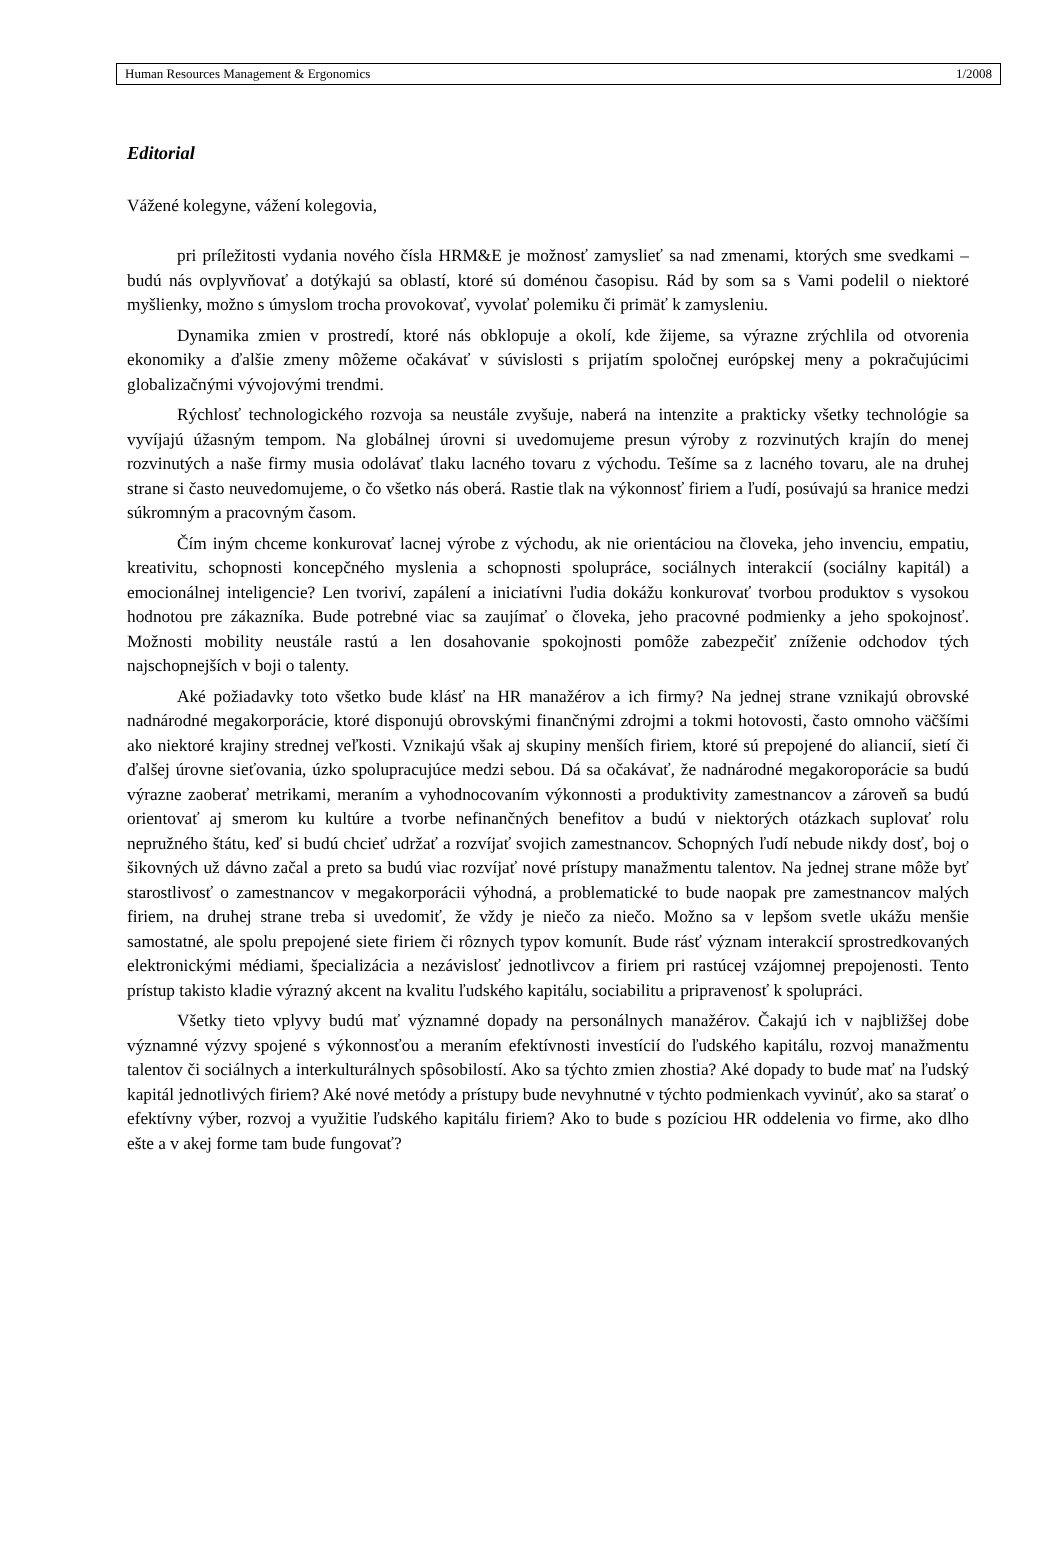Human Resources Management & Ergonomics 1/2008
Editorial
Vážené kolegyne, vážení kolegovia,
pri príležitosti vydania nového čísla HRM&E je možnosť zamyslieť sa nad zmenami, ktorých sme svedkami – budú nás ovplyvňovať a dotýkajú sa oblastí, ktoré sú doménou časopisu. Rád by som sa s Vami podelil o niektoré myšlienky, možno s úmyslom trocha provokovať, vyvolať polemiku či primäť k zamysleniu.
Dynamika zmien v prostredí, ktoré nás obklopuje a okolí, kde žijeme, sa výrazne zrýchlila od otvorenia ekonomiky a ďalšie zmeny môžeme očakávať v súvislosti s prijatím spoločnej európskej meny a pokračujúcimi globalizačnými vývojovými trendmi.
Rýchlosť technologického rozvoja sa neustále zvyšuje, naberá na intenzite a prakticky všetky technológie sa vyvíjajú úžasným tempom. Na globálnej úrovni si uvedomujeme presun výroby z rozvinutých krajín do menej rozvinutých a naše firmy musia odolávať tlaku lacného tovaru z východu. Tešíme sa z lacného tovaru, ale na druhej strane si často neuvedomujeme, o čo všetko nás oberá. Rastie tlak na výkonnosť firiem a ľudí, posúvajú sa hranice medzi súkromným a pracovným časom.
Čím iným chceme konkurovať lacnej výrobe z východu, ak nie orientáciou na človeka, jeho invenciu, empatiu, kreativitu, schopnosti koncepčného myslenia a schopnosti spolupráce, sociálnych interakcií (sociálny kapitál) a emocionálnej inteligencie? Len tvoriví, zapálení a iniciatívni ľudia dokážu konkurovať tvorbou produktov s vysokou hodnotou pre zákazníka. Bude potrebné viac sa zaujímať o človeka, jeho pracovné podmienky a jeho spokojnosť. Možnosti mobility neustále rastú a len dosahovanie spokojnosti pomôže zabezpečiť zníženie odchodov tých najschopnejších v boji o talenty.
Aké požiadavky toto všetko bude klásť na HR manažérov a ich firmy? Na jednej strane vznikajú obrovské nadnárodné megakorporácie, ktoré disponujú obrovskými finančnými zdrojmi a tokmi hotovosti, často omnoho väčšími ako niektoré krajiny strednej veľkosti. Vznikajú však aj skupiny menších firiem, ktoré sú prepojené do aliancií, sietí či ďalšej úrovne sieťovania, úzko spolupracujúce medzi sebou. Dá sa očakávať, že nadnárodné megakoroporácie sa budú výrazne zaoberať metrikami, meraním a vyhodnocovaním výkonnosti a produktivity zamestnancov a zároveň sa budú orientovať aj smerom ku kultúre a tvorbe nefinančných benefitov a budú v niektorých otázkach suplovať rolu nepružného štátu, keď si budú chcieť udržať a rozvíjať svojich zamestnancov. Schopných ľudí nebude nikdy dosť, boj o šikovných už dávno začal a preto sa budú viac rozvíjať nové prístupy manažmentu talentov. Na jednej strane môže byť starostlivosť o zamestnancov v megakorporácii výhodná, a problematické to bude naopak pre zamestnancov malých firiem, na druhej strane treba si uvedomiť, že vždy je niečo za niečo. Možno sa v lepšom svetle ukážu menšie samostatné, ale spolu prepojené siete firiem či rôznych typov komunít. Bude rásť význam interakcií sprostredkovaných elektronickými médiami, špecializácia a nezávislosť jednotlivcov a firiem pri rastúcej vzájomnej prepojenosti. Tento prístup takisto kladie výrazný akcent na kvalitu ľudského kapitálu, sociabilitu a pripravenosť k spolupráci.
Všetky tieto vplyvy budú mať významné dopady na personálnych manažérov. Čakajú ich v najbližšej dobe významné výzvy spojené s výkonnosťou a meraním efektívnosti investícií do ľudského kapitálu, rozvoj manažmentu talentov či sociálnych a interkulturálnych spôsobilostí. Ako sa týchto zmien zhostia? Aké dopady to bude mať na ľudský kapitál jednotlivých firiem? Aké nové metódy a prístupy bude nevyhnutné v týchto podmienkach vyvinúť, ako sa starať o efektívny výber, rozvoj a využitie ľudského kapitálu firiem? Ako to bude s pozíciou HR oddelenia vo firme, ako dlho ešte a v akej forme tam bude fungovať?